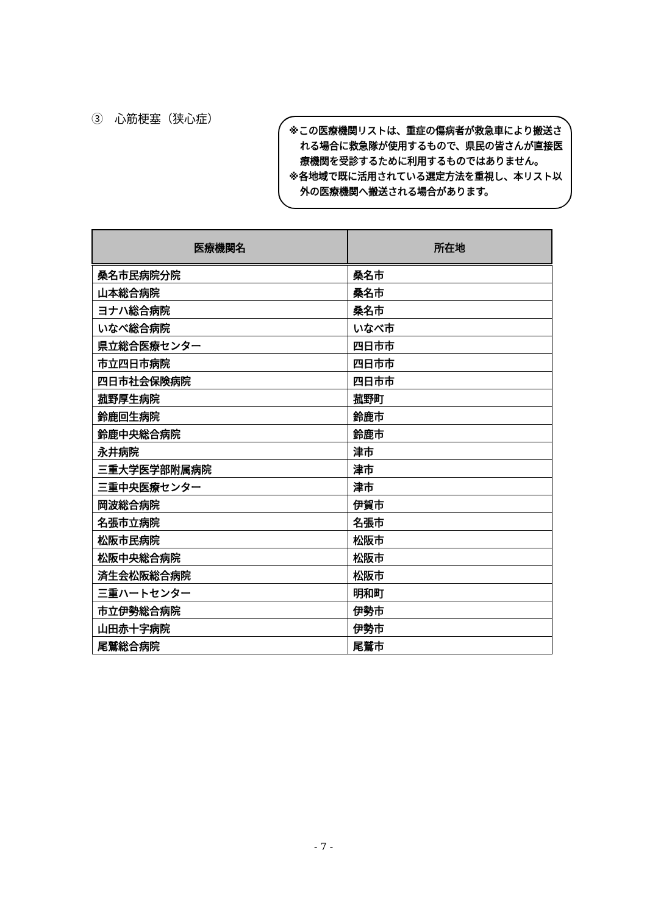③　心筋梗塞（狭心症）
※この医療機関リストは、重症の傷病者が救急車により搬送される場合に救急隊が使用するもので、県民の皆さんが直接医療機関を受診するために利用するものではありません。
※各地域で既に活用されている選定方法を重視し、本リスト以外の医療機関へ搬送される場合があります。
| 医療機関名 | 所在地 |
| --- | --- |
| 桑名市民病院分院 | 桑名市 |
| 山本総合病院 | 桑名市 |
| ヨナハ総合病院 | 桑名市 |
| いなべ総合病院 | いなべ市 |
| 県立総合医療センター | 四日市市 |
| 市立四日市病院 | 四日市市 |
| 四日市社会保険病院 | 四日市市 |
| 菰野厚生病院 | 菰野町 |
| 鈴鹿回生病院 | 鈴鹿市 |
| 鈴鹿中央総合病院 | 鈴鹿市 |
| 永井病院 | 津市 |
| 三重大学医学部附属病院 | 津市 |
| 三重中央医療センター | 津市 |
| 岡波総合病院 | 伊賀市 |
| 名張市立病院 | 名張市 |
| 松阪市民病院 | 松阪市 |
| 松阪中央総合病院 | 松阪市 |
| 済生会松阪総合病院 | 松阪市 |
| 三重ハートセンター | 明和町 |
| 市立伊勢総合病院 | 伊勢市 |
| 山田赤十字病院 | 伊勢市 |
| 尾鷲総合病院 | 尾鷲市 |
- 7 -